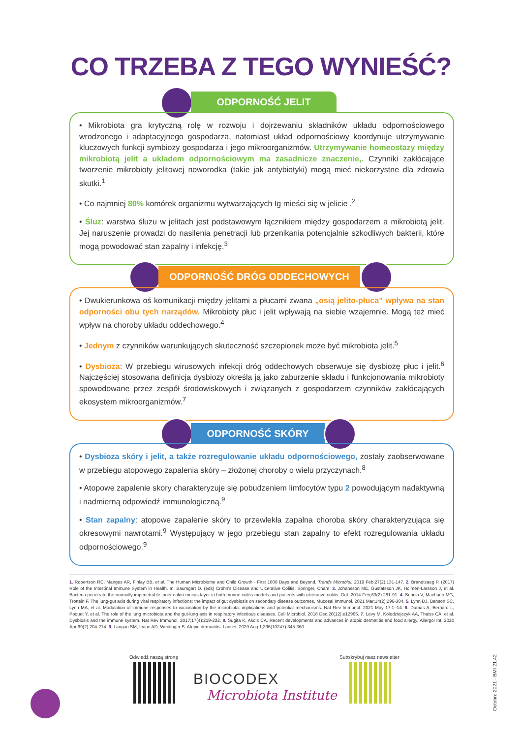CO TRZEBA Z TEGO WYNIEŚĆ?
ODPORNOŚĆ JELIT
• Mikrobiota gra krytyczną rolę w rozwoju i dojrzewaniu składników układu odpornościowego wrodzonego i adaptacyjnego gospodarza, natomiast układ odpornościowy koordynuje utrzymywanie kluczowych funkcji symbiozy gospodarza i jego mikroorganizmów. Utrzymywanie homeostazy między mikrobiotą jelit a układem odpornościowym ma zasadnicze znaczenie,. Czynniki zakłócające tworzenie mikrobioty jelitowej noworodka (takie jak antybiotyki) mogą mieć niekorzystne dla zdrowia skutki.<sup>1</sup>
• Co najmniej 80% komórek organizmu wytwarzających Ig mieści się w jelicie .<sup>2</sup>
• Śluz: warstwa śluzu w jelitach jest podstawowym łącznikiem między gospodarzem a mikrobiotą jelit. Jej naruszenie prowadzi do nasilenia penetracji lub przenikania potencjalnie szkodliwych bakterii, które mogą powodować stan zapalny i infekcję.<sup>3</sup>
ODPORNOŚĆ DRÓG ODDECHOWYCH
• Dwukierunkowa oś komunikacji między jelitami a płucami zwana „osią jelito-płuca” wpływa na stan odporności obu tych narządów. Mikrobioty płuc i jelit wpływają na siebie wzajemnie. Mogą też mieć wpływ na choroby układu oddechowego.<sup>4</sup>
• Jednym z czynników warunkujących skuteczność szczepionek może być mikrobiota jelit.<sup>5</sup>
• Dysbioza: W przebiegu wirusowych infekcji dróg oddechowych obserwuje się dysbiozę płuc i jelit.<sup>6</sup> Najczęściej stosowana definicja dysbiozy określa ją jako zaburzenie składu i funkcjonowania mikrobioty spowodowane przez zespół środowiskowych i związanych z gospodarzem czynników zakłócających ekosystem mikroorganizmów.<sup>7</sup>
ODPORNOŚĆ SKÓRY
• Dysbioza skóry i jelit, a także rozregulowanie układu odpornościowego, zostały zaobserwowane w przebiegu atopowego zapalenia skóry – złożonej choroby o wielu przyczynach.<sup>8</sup>
• Atopowe zapalenie skory charakteryzuje się pobudzeniem limfocytów typu 2 powodującym nadaktywną i nadmierną odpowiedź immunologiczną.<sup>9</sup>
• Stan zapalny: atopowe zapalenie skóry to przewlekła zapalna choroba skóry charakteryzująca się okresowymi nawrotami.<sup>9</sup> Występujący w jego przebiegu stan zapalny to efekt rozregulowania układu odpornościowego.<sup>9</sup>
1. Robertson RC, Manges AR, Finlay BB, et al. The Human Microbiome and Child Growth - First 1000 Days and Beyond. Trends Microbiol. 2019 Feb;27(2):131-147. 2. Brandtzaeg P. (2017) Role of the Intestinal Immune System in Health. In: Baumgart D. (eds) Crohn's Disease and Ulcerative Colitis. Springer, Cham. 3. Johansson ME, Gustafsson JK, Holmén-Larsson J, et al. Bacteria penetrate the normally impenetrable inner colon mucus layer in both murine colitis models and patients with ulcerative colitis. Gut. 2014 Feb;63(2):281-91. 4. Sencio V, Machado MG, Trottein F. The lung-gut axis during viral respiratory infections: the impact of gut dysbiosis on secondary disease outcomes. Mucosal Immunol. 2021 Mar;14(2):296-304. 5. Lynn DJ, Benson SC, Lynn MA, et al. Modulation of immune responses to vaccination by the microbiota: implications and potential mechanisms. Nat Rev Immunol. 2021 May 17:1–14. 6. Dumas A, Bernard L, Poquet Y, et al. The role of the lung microbiota and the gut-lung axis in respiratory infectious diseases. Cell Microbiol. 2018 Dec;20(12):e12966. 7. Levy M, Kolodziejczyk AA, Thaiss CA, et al. Dysbiosis and the immune system. Nat Rev Immunol. 2017;17(4):219-232. 8. Sugita K, Akdis CA. Recent developments and advances in atopic dermatitis and food allergy. Allergol Int. 2020 Apr;69(2):204-214. 9. Langan SM, Irvine AD, Weidinger S. Atopic dermatitis. Lancet. 2020 Aug 1;396(10247):345-360.
Odwiedź naszą stronę
BIOCODEX
Microbiota Institute
Subskrybuj nasz newsletter
Octobre 2021 - BMI 21.42